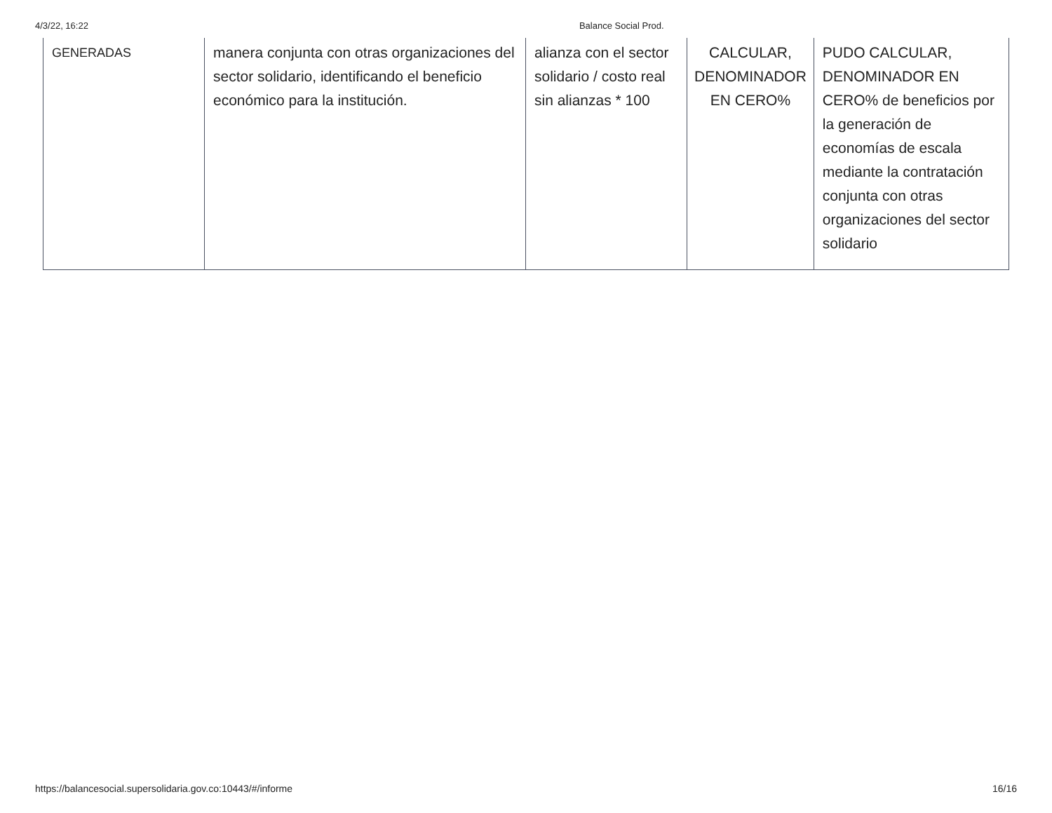4/3/22, 16:22 Balance Social Prod.
| GENERADAS | manera conjunta con otras organizaciones del sector solidario, identificando el beneficio económico para la institución. | alianza con el sector solidario / costo real sin alianzas * 100 | CALCULAR, DENOMINADOR EN CERO% | PUDO CALCULAR, DENOMINADOR EN CERO% de beneficios por la generación de economías de escala mediante la contratación conjunta con otras organizaciones del sector solidario |
https://balancesocial.supersolidaria.gov.co:10443/#/informe 16/16